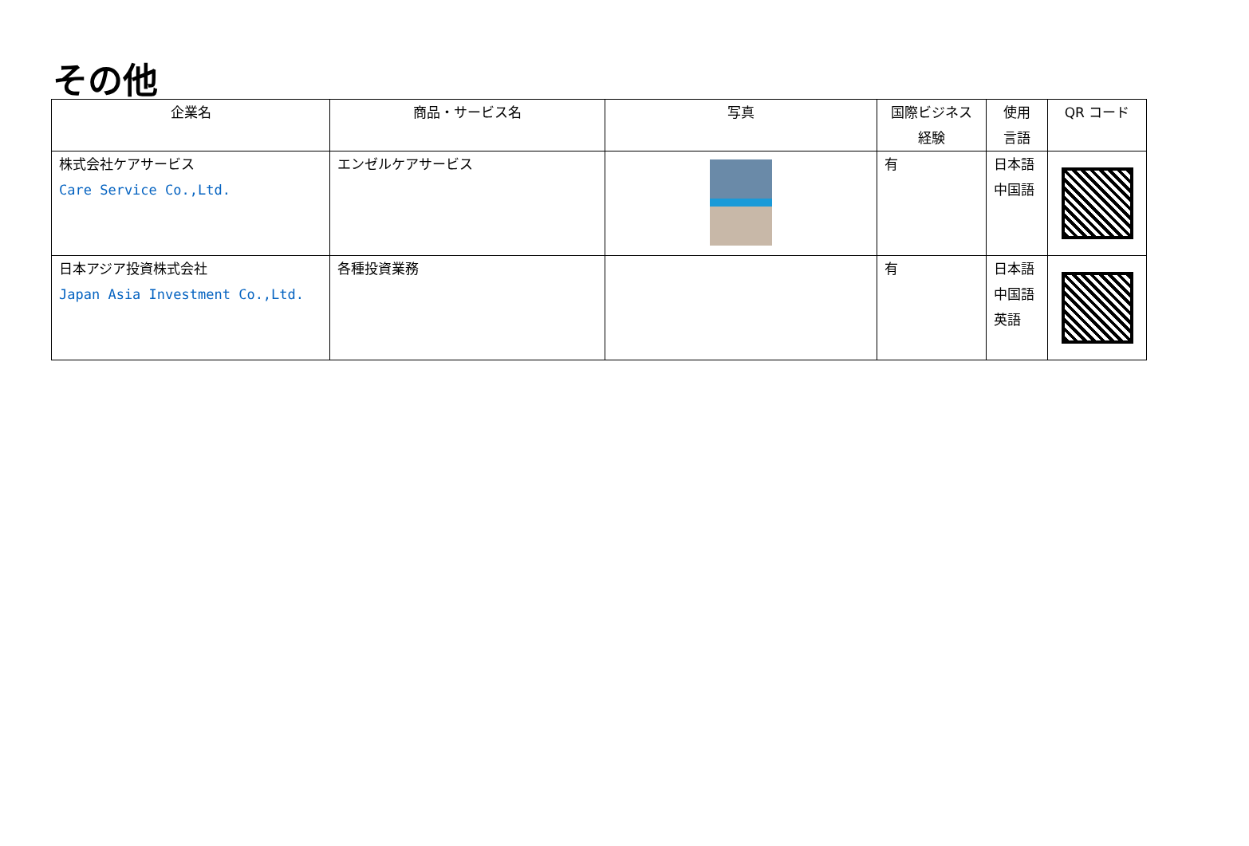その他
| 企業名 | 商品・サービス名 | 写真 | 国際ビジネス 経験 | 使用 言語 | QR コード |
| --- | --- | --- | --- | --- | --- |
| 株式会社ケアサービス Care Service Co.,Ltd. | エンゼルケアサービス | | 有 | 日本語 中国語 | |
| 日本アジア投資株式会社 Japan Asia Investment Co.,Ltd. | 各種投資業務 | | 有 | 日本語 中国語 英語 | |